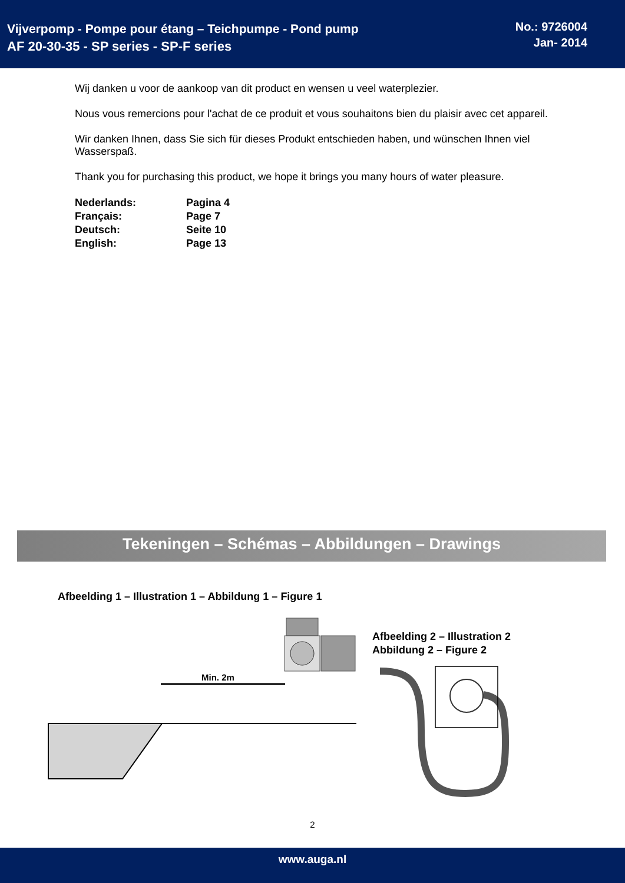Vijverpomp - Pompe pour étang – Teichpumpe - Pond pump
AF 20-30-35 - SP series - SP-F series
No.: 9726004
Jan- 2014
Wij danken u voor de aankoop van dit product en wensen u veel waterplezier.
Nous vous remercions pour l'achat de ce produit et vous souhaitons bien du plaisir avec cet appareil.
Wir danken Ihnen, dass Sie sich für dieses Produkt entschieden haben, und wünschen Ihnen viel Wasserspaß.
Thank you for purchasing this product, we hope it brings you many hours of water pleasure.
| Nederlands: | Pagina 4 |
| Français: | Page 7 |
| Deutsch: | Seite 10 |
| English: | Page 13 |
Tekeningen – Schémas – Abbildungen – Drawings
Afbeelding 1 – Illustration 1 – Abbildung 1 – Figure 1
Afbeelding 2 – Illustration 2
Abbildung 2 – Figure 2
Min. 2m
2
www.auga.nl